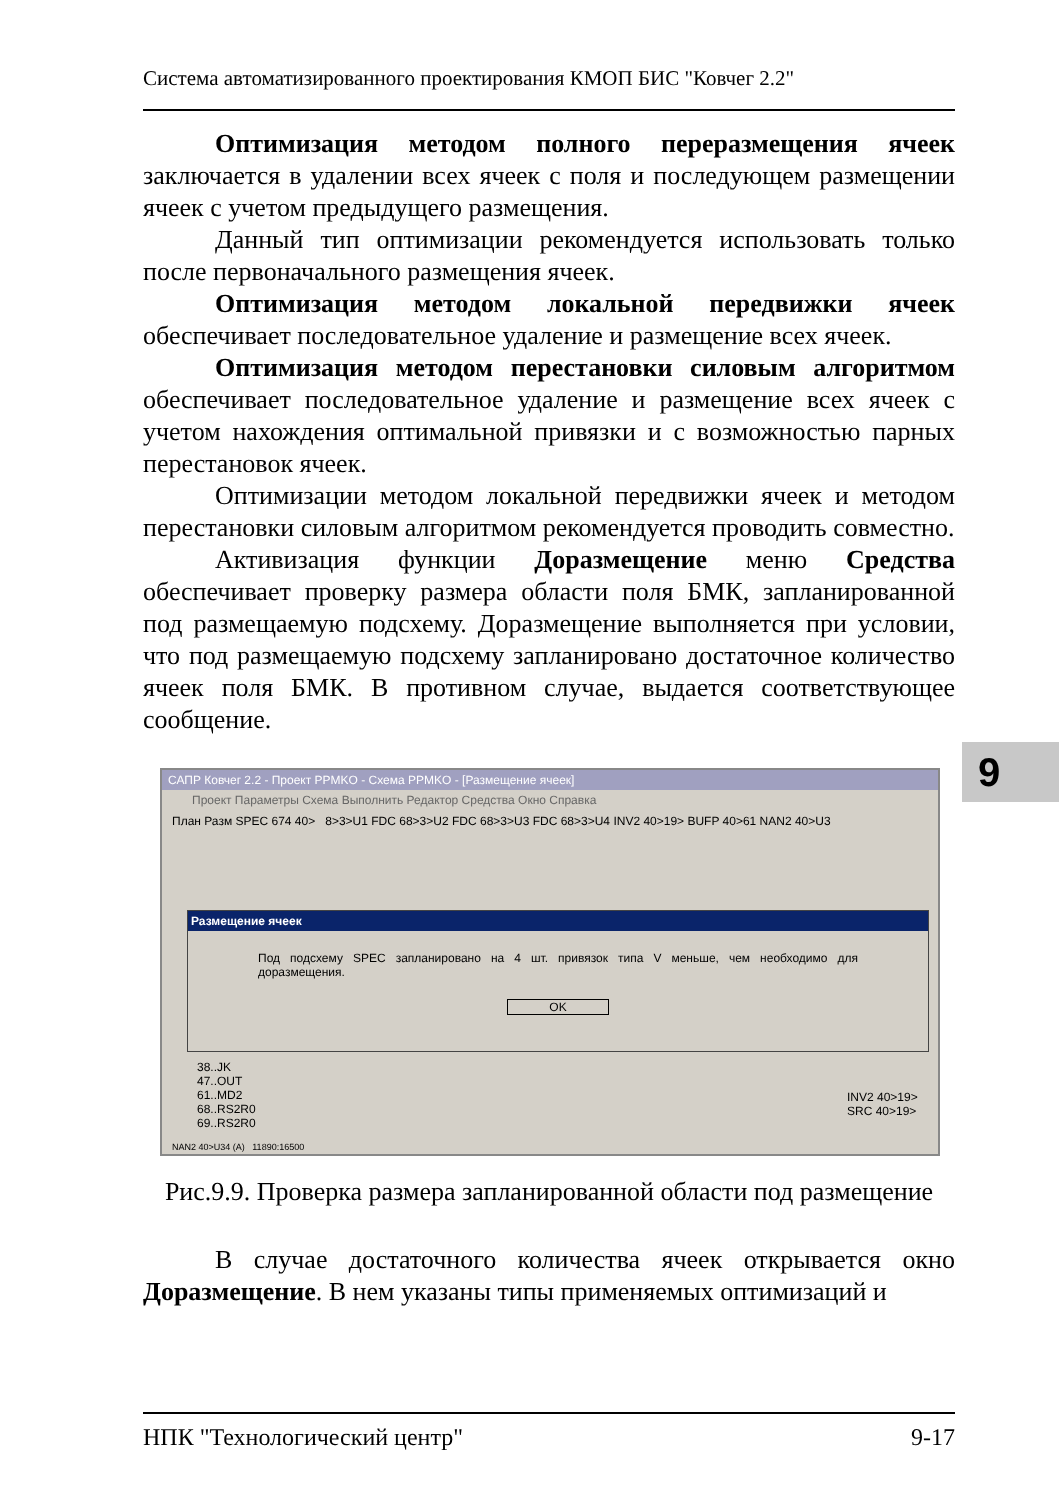Система автоматизированного проектирования КМОП БИС "Ковчег 2.2"
Оптимизация методом полного переразмещения ячеек заключается в удалении всех ячеек с поля и последующем размещении ячеек с учетом предыдущего размещения.
Данный тип оптимизации рекомендуется использовать только после первоначального размещения ячеек.
Оптимизация методом локальной передвижки ячеек обеспечивает последовательное удаление и размещение всех ячеек.
Оптимизация методом перестановки силовым алгоритмом обеспечивает последовательное удаление и размещение всех ячеек с учетом нахождения оптимальной привязки и с возможностью парных перестановок ячеек.
Оптимизации методом локальной передвижки ячеек и методом перестановки силовым алгоритмом рекомендуется проводить совместно.
Активизация функции Доразмещение меню Средства обеспечивает проверку размера области поля БМК, запланированной под размещаемую подсхему. Доразмещение выполняется при условии, что под размещаемую подсхему запланировано достаточное количество ячеек поля БМК. В противном случае, выдается соответствующее сообщение.
САПР Ковчег 2.2 - Проект PPMKO - Схема PPMKO - [Размещение ячеек]
Проект Параметры Схема Выполнить Редактор Средства Окно Справка
План Разм SPEC 674 40> 8>3>U1 FDC 68>3>U2 FDC 68>3>U3 FDC 68>3>U4 INV2 40>19> BUFP 40>61 NAN2 40>U3
Размещение ячеек
Под подсхему SPEC запланировано на 4 шт. привязок типа V меньше, чем необходимо для доразмещения.
OK
38..JK
47..OUT
61..MD2
68..RS2R0
69..RS2R0
INV2 40>19>
SRC 40>19>
NAN2 40>U34 (A) 11890:16500
Рис.9.9. Проверка размера запланированной области под размещение
В случае достаточного количества ячеек открывается окно Доразмещение. В нем указаны типы применяемых оптимизаций и
9
НПК "Технологический центр" 9-17